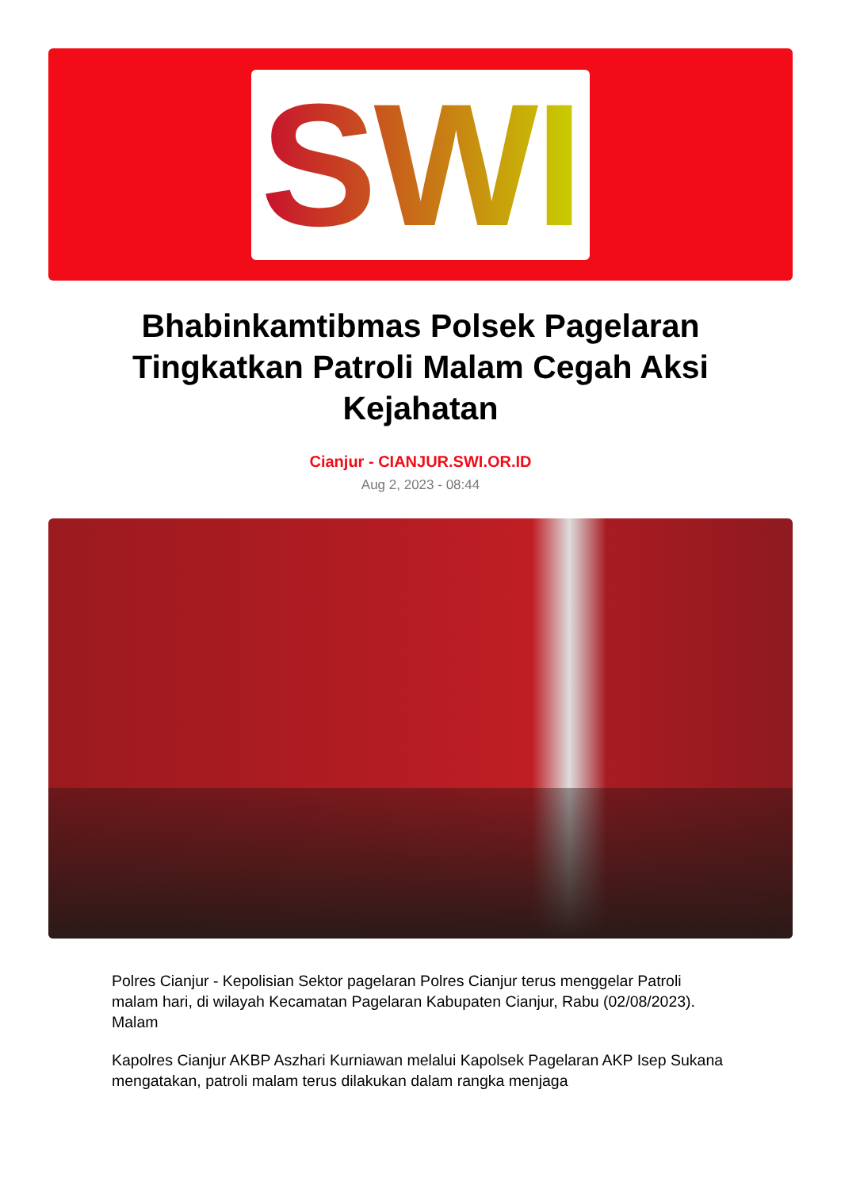SWI
Bhabinkamtibmas Polsek Pagelaran Tingkatkan Patroli Malam Cegah Aksi Kejahatan
Cianjur - CIANJUR.SWI.OR.ID
Aug 2, 2023 - 08:44
Polres Cianjur - Kepolisian Sektor pagelaran Polres Cianjur terus menggelar Patroli malam hari, di wilayah Kecamatan Pagelaran Kabupaten Cianjur, Rabu (02/08/2023). Malam
Kapolres Cianjur AKBP Aszhari Kurniawan melalui Kapolsek Pagelaran AKP Isep Sukana mengatakan, patroli malam terus dilakukan dalam rangka menjaga